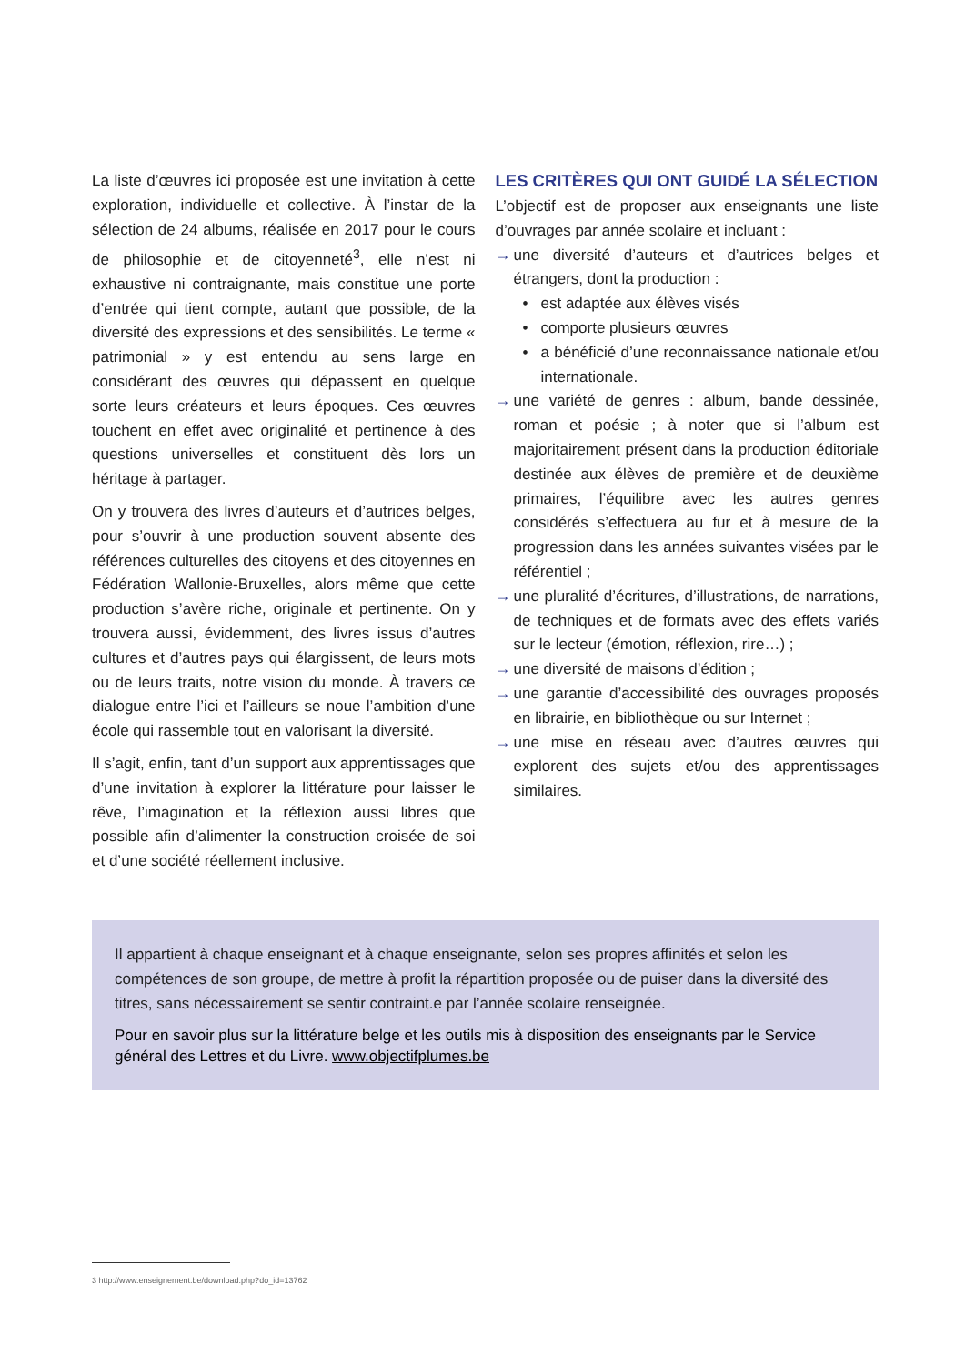La liste d’œuvres ici proposée est une invitation à cette exploration, individuelle et collective. À l’instar de la sélection de 24 albums, réalisée en 2017 pour le cours de philosophie et de citoyenneté<sup>3</sup>, elle n’est ni exhaustive ni contraignante, mais constitue une porte d’entrée qui tient compte, autant que possible, de la diversité des expressions et des sensibilités. Le terme « patrimonial » y est entendu au sens large en considérant des œuvres qui dépassent en quelque sorte leurs créateurs et leurs époques. Ces œuvres touchent en effet avec originalité et pertinence à des questions universelles et constituent dès lors un héritage à partager.
On y trouvera des livres d’auteurs et d’autrices belges, pour s’ouvrir à une production souvent absente des références culturelles des citoyens et des citoyennes en Fédération Wallonie-Bruxelles, alors même que cette production s’avère riche, originale et pertinente. On y trouvera aussi, évidemment, des livres issus d’autres cultures et d’autres pays qui élargissent, de leurs mots ou de leurs traits, notre vision du monde. À travers ce dialogue entre l’ici et l’ailleurs se noue l’ambition d’une école qui rassemble tout en valorisant la diversité.
Il s’agit, enfin, tant d’un support aux apprentissages que d’une invitation à explorer la littérature pour laisser le rêve, l’imagination et la réflexion aussi libres que possible afin d’alimenter la construction croisée de soi et d’une société réellement inclusive.
LES CRITÈRES QUI ONT GUIDÉ LA SÉLECTION
L’objectif est de proposer aux enseignants une liste d’ouvrages par année scolaire et incluant :
→ une diversité d’auteurs et d’autrices belges et étrangers, dont la production :
• est adaptée aux élèves visés
• comporte plusieurs œuvres
• a bénéficié d’une reconnaissance nationale et/ou internationale.
→ une variété de genres : album, bande dessinée, roman et poésie ; à noter que si l’album est majoritairement présent dans la production éditoriale destinée aux élèves de première et de deuxième primaires, l’équilibre avec les autres genres considérés s’effectuera au fur et à mesure de la progression dans les années suivantes visées par le référentiel ;
→ une pluralité d’écritures, d’illustrations, de narrations, de techniques et de formats avec des effets variés sur le lecteur (émotion, réflexion, rire…) ;
→ une diversité de maisons d’édition ;
→ une garantie d’accessibilité des ouvrages proposés en librairie, en bibliothèque ou sur Internet ;
→ une mise en réseau avec d’autres œuvres qui explorent des sujets et/ou des apprentissages similaires.
Il appartient à chaque enseignant et à chaque enseignante, selon ses propres affinités et selon les compétences de son groupe, de mettre à profit la répartition proposée ou de puiser dans la diversité des titres, sans nécessairement se sentir contraint.e par l’année scolaire renseignée.
Pour en savoir plus sur la littérature belge et les outils mis à disposition des enseignants par le Service général des Lettres et du Livre. www.objectifplumes.be
3 http://www.enseignement.be/download.php?do_id=13762